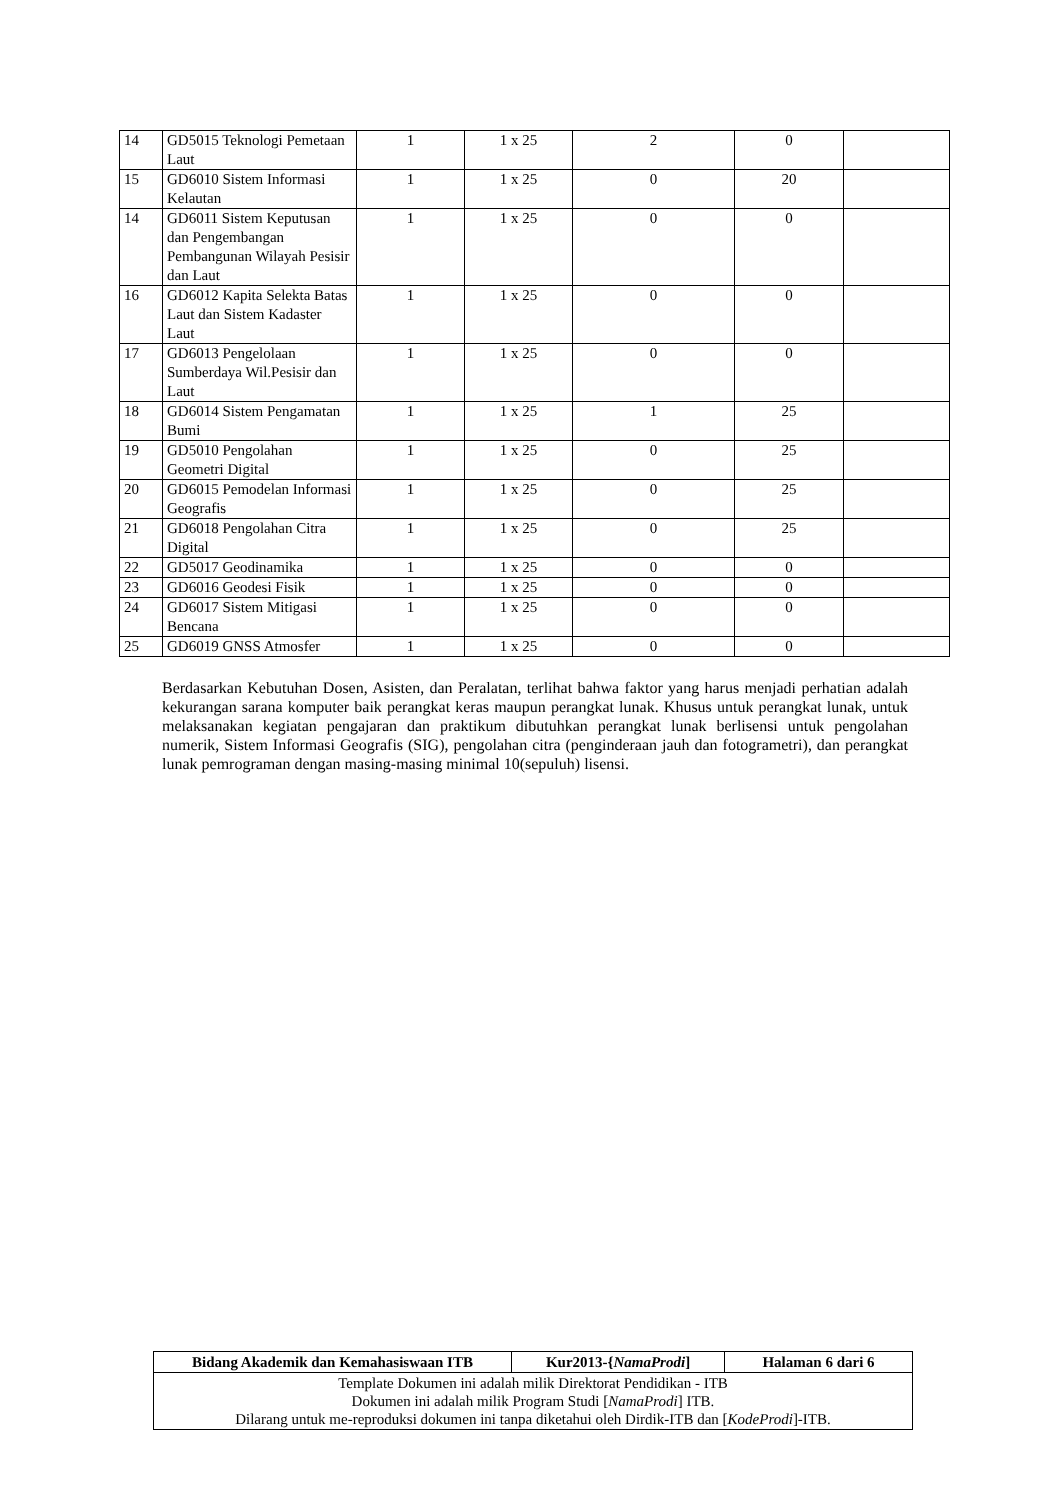| 14 | GD5015 Teknologi Pemetaan Laut | 1 | 1 x 25 | 2 | 0 | |
| 15 | GD6010 Sistem Informasi Kelautan | 1 | 1 x 25 | 0 | 20 | |
| 14 | GD6011 Sistem Keputusan dan Pengembangan Pembangunan Wilayah Pesisir dan Laut | 1 | 1 x 25 | 0 | 0 | |
| 16 | GD6012 Kapita Selekta Batas Laut dan Sistem Kadaster Laut | 1 | 1 x 25 | 0 | 0 | |
| 17 | GD6013 Pengelolaan Sumberdaya Wil.Pesisir dan Laut | 1 | 1 x 25 | 0 | 0 | |
| 18 | GD6014 Sistem Pengamatan Bumi | 1 | 1 x 25 | 1 | 25 | |
| 19 | GD5010 Pengolahan Geometri Digital | 1 | 1 x 25 | 0 | 25 | |
| 20 | GD6015 Pemodelan Informasi Geografis | 1 | 1 x 25 | 0 | 25 | |
| 21 | GD6018 Pengolahan Citra Digital | 1 | 1 x 25 | 0 | 25 | |
| 22 | GD5017 Geodinamika | 1 | 1 x 25 | 0 | 0 | |
| 23 | GD6016 Geodesi Fisik | 1 | 1 x 25 | 0 | 0 | |
| 24 | GD6017 Sistem Mitigasi Bencana | 1 | 1 x 25 | 0 | 0 | |
| 25 | GD6019 GNSS Atmosfer | 1 | 1 x 25 | 0 | 0 | |
Berdasarkan Kebutuhan Dosen, Asisten, dan Peralatan, terlihat bahwa faktor yang harus menjadi perhatian adalah kekurangan sarana komputer baik perangkat keras maupun perangkat lunak. Khusus untuk perangkat lunak, untuk melaksanakan kegiatan pengajaran dan praktikum dibutuhkan perangkat lunak berlisensi untuk pengolahan numerik, Sistem Informasi Geografis (SIG), pengolahan citra (penginderaan jauh dan fotogrametri), dan perangkat lunak pemrograman dengan masing-masing minimal 10(sepuluh) lisensi.
| Bidang Akademik dan Kemahasiswaan ITB | Kur2013-{ NamaProdi ] | Halaman 6 dari 6 |
| Template Dokumen ini adalah milik Direktorat Pendidikan - ITB Dokumen ini adalah milik Program Studi [ NamaProdi ] ITB. Dilarang untuk me-reproduksi dokumen ini tanpa diketahui oleh Dirdik-ITB dan [ KodeProdi ]-ITB. | | |